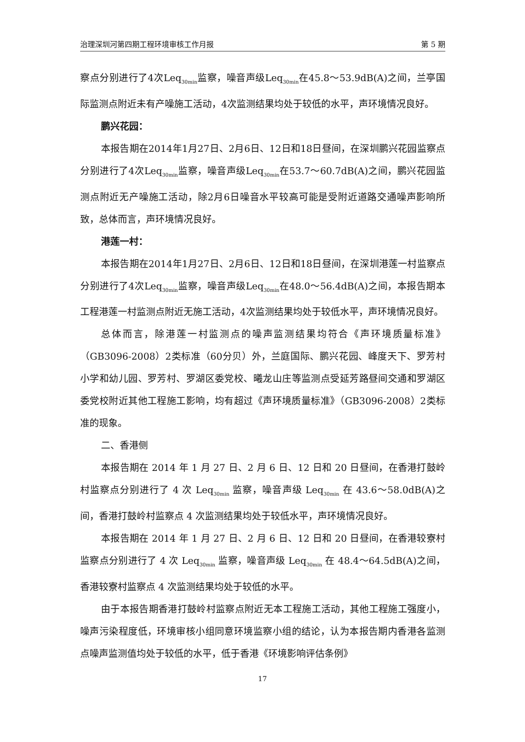治理深圳河第四期工程环境审核工作月报 第 5 期
察点分别进行了4次Leq<sub>30min</sub>监察，噪音声级Leq<sub>30min</sub>在45.8～53.9dB(A)之间，兰亭国际监测点附近未有产噪施工活动，4次监测结果均处于较低的水平，声环境情况良好。
鹏兴花园：
本报告期在2014年1月27日、2月6日、12日和18日昼间，在深圳鹏兴花园监察点分别进行了4次Leq<sub>30min</sub>监察，噪音声级Leq<sub>30min</sub>在53.7～60.7dB(A)之间，鹏兴花园监测点附近无产噪施工活动，除2月6日噪音水平较高可能是受附近道路交通噪声影响所致，总体而言，声环境情况良好。
港莲一村：
本报告期在2014年1月27日、2月6日、12日和18日昼间，在深圳港莲一村监察点分别进行了4次Leq<sub>30min</sub>监察，噪音声级Leq<sub>30min</sub>在48.0～56.4dB(A)之间，本报告期本工程港莲一村监测点附近无施工活动，4次监测结果均处于较低水平，声环境情况良好。
总体而言，除港莲一村监测点的噪声监测结果均符合《声环境质量标准》（GB3096-2008）2类标准（60分贝）外，兰庭国际、鹏兴花园、峰度天下、罗芳村小学和幼儿园、罗芳村、罗湖区委党校、曦龙山庄等监测点受延芳路昼间交通和罗湖区委党校附近其他工程施工影响，均有超过《声环境质量标准》（GB3096-2008）2类标准的现象。
二、香港侧
本报告期在 2014 年 1 月 27 日、2 月 6 日、12 日和 20 日昼间，在香港打鼓岭村监察点分别进行了 4 次 Leq<sub>30min</sub> 监察，噪音声级 Leq<sub>30min</sub> 在 43.6～58.0dB(A)之间，香港打鼓岭村监察点 4 次监测结果均处于较低水平，声环境情况良好。
本报告期在 2014 年 1 月 27 日、2 月 6 日、12 日和 20 日昼间，在香港较寮村监察点分别进行了 4 次 Leq<sub>30min</sub> 监察，噪音声级 Leq<sub>30min</sub> 在 48.4～64.5dB(A)之间，香港较寮村监察点 4 次监测结果均处于较低的水平。
由于本报告期香港打鼓岭村监察点附近无本工程施工活动，其他工程施工强度小，噪声污染程度低，环境审核小组同意环境监察小组的结论，认为本报告期内香港各监测点噪声监测值均处于较低的水平，低于香港《环境影响评估条例》
17